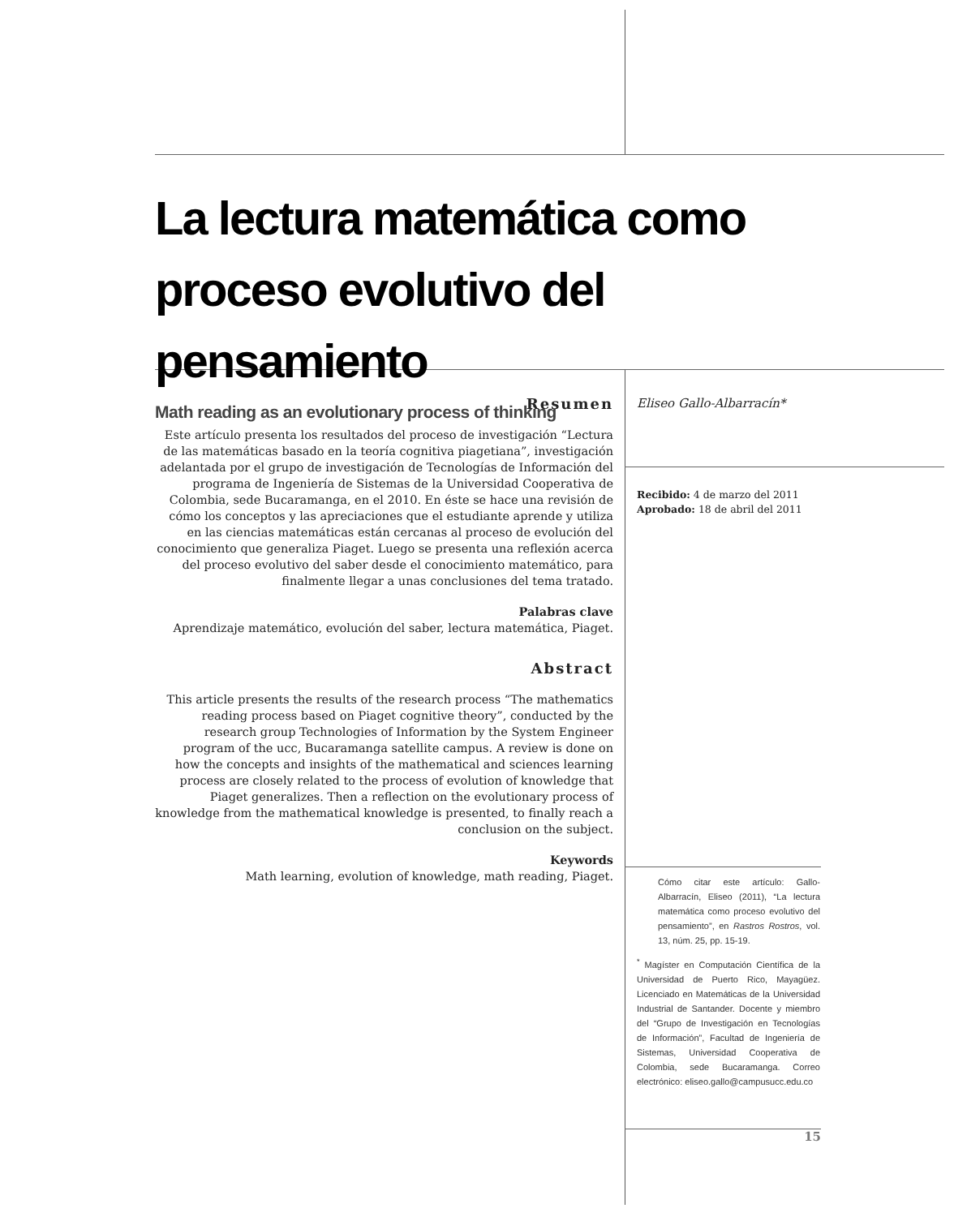La lectura matemática como proceso evolutivo del pensamiento
Math reading as an evolutionary process of thinking
Resumen
Este artículo presenta los resultados del proceso de investigación “Lectura de las matemáticas basado en la teoría cognitiva piagetiana”, investigación adelantada por el grupo de investigación de Tecnologías de Información del programa de Ingeniería de Sistemas de la Universidad Cooperativa de Colombia, sede Bucaramanga, en el 2010. En éste se hace una revisión de cómo los conceptos y las apreciaciones que el estudiante aprende y utiliza en las ciencias matemáticas están cercanas al proceso de evolución del conocimiento que generaliza Piaget. Luego se presenta una reflexión acerca del proceso evolutivo del saber desde el conocimiento matemático, para finalmente llegar a unas conclusiones del tema tratado.
Palabras clave
Aprendizaje matemático, evolución del saber, lectura matemática, Piaget.
Abstract
This article presents the results of the research process “The mathematics reading process based on Piaget cognitive theory”, conducted by the research group Technologies of Information by the System Engineer program of the ucc, Bucaramanga satellite campus. A review is done on how the concepts and insights of the mathematical and sciences learning process are closely related to the process of evolution of knowledge that Piaget generalizes. Then a reflection on the evolutionary process of knowledge from the mathematical knowledge is presented, to finally reach a conclusion on the subject.
Keywords
Math learning, evolution of knowledge, math reading, Piaget.
Eliseo Gallo-Albarracín*
Recibido: 4 de marzo del 2011
Aprobado: 18 de abril del 2011
Cómo citar este artículo: Gallo-Albarracín, Eliseo (2011), “La lectura matemática como proceso evolutivo del pensamiento”, en Rastros Rostros, vol. 13, núm. 25, pp. 15-19.
<sup>*</sup> Magíster en Computación Científica de la Universidad de Puerto Rico, Mayagüez. Licenciado en Matemáticas de la Universidad Industrial de Santander. Docente y miembro del “Grupo de Investigación en Tecnologías de Información”, Facultad de Ingeniería de Sistemas, Universidad Cooperativa de Colombia, sede Bucaramanga. Correo electrónico: eliseo.gallo@campusucc.edu.co
15